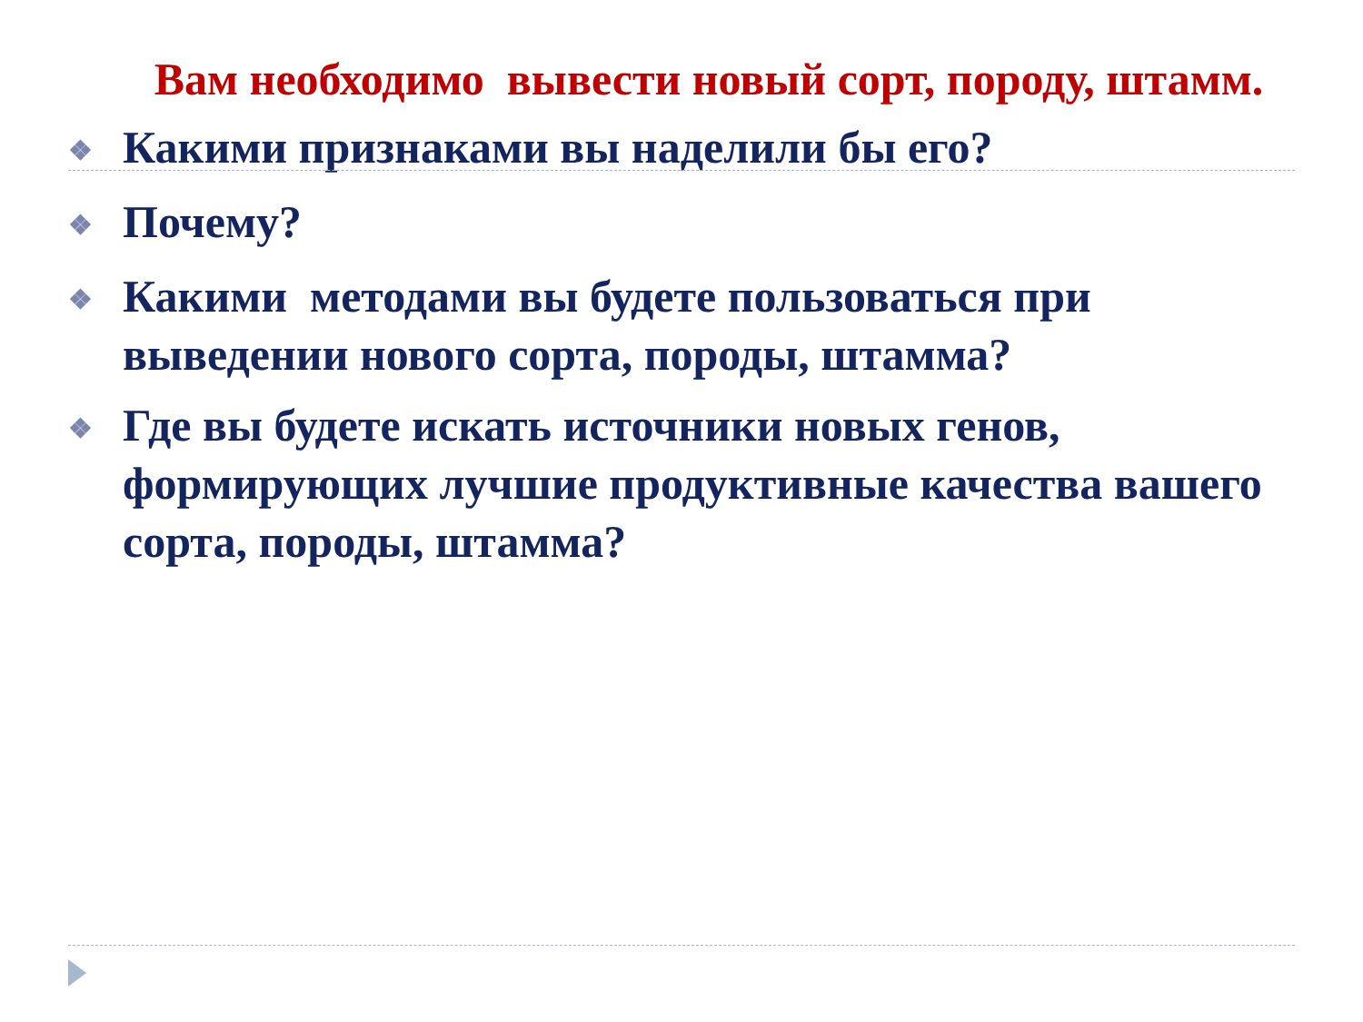Вам необходимо вывести новый сорт, породу, штамм.
❖ Какими признаками вы наделили бы его?
❖ Почему?
❖ Какими методами вы будете пользоваться при выведении нового сорта, породы, штамма?
❖ Где вы будете искать источники новых генов, формирующих лучшие продуктивные качества вашего сорта, породы, штамма?